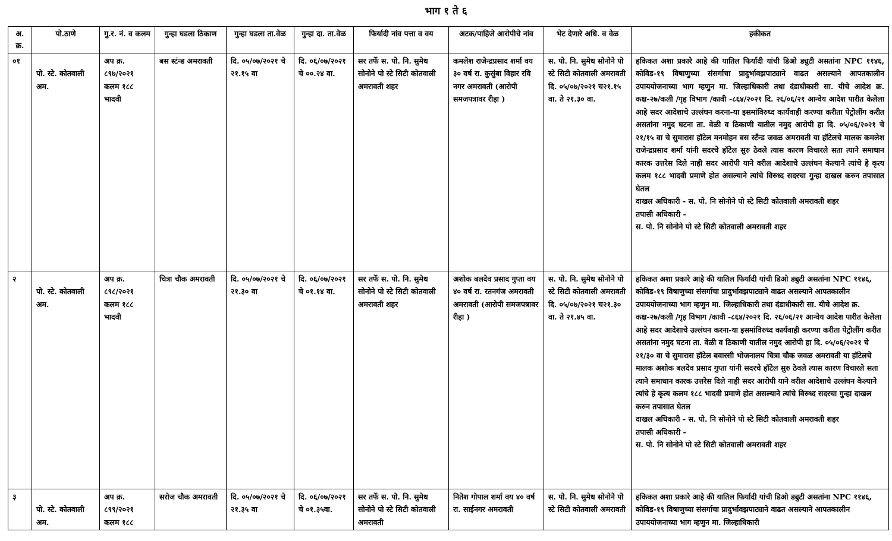भाग १ ते ६
| अ. क्र. | पो.ठाणे | गु.र. नं. व कलम | गुन्हा घडला ठिकाण | गुन्हा घडला ता.वेळ | गुन्हा दा. ता.वेळ | फिर्यादी नांव पत्ता व वय | अटक/पाहिजे आरोपीचे नांव | भेट देणारे अधि. व वेळ | हकीकत |
| --- | --- | --- | --- | --- | --- | --- | --- | --- | --- |
| ०१ | पो. स्टे. कोतवाली अम. | अप क्र. ८९७/२०२१ कलम १८८ भादवी | बस स्टंन्ड अमरावती | दि. ०५/०७/२०२१ चे २१.१५ वा | दि. ०६/०७/२०२१ चे ००.२४ वा. | सर तर्फे स. पो. नि. सुमेध सोनोने पो स्टे सिटी कोतवाली अमरावती शहर | कमलेश राजेन्द्रप्रसाद शर्मा वय ३० वर्ष रा. कुसुंबा विहार रवि नगर अमरावती (आरोपी समजपत्रावर रीहा ) | स. पो. नि. सुमेध सोनोने पो स्टे सिटी कोतवाली अमरावती दि. ०५/०७/२०२१ च२१.१५ वा. ते २१.३० वा. | हकिकत अशा प्रकारे आहे की यातिल फिर्यादी यांची डिओ ड्युटी असतांना NPC ११४६, कोविड-१९ विषाणुच्या संसर्गाचा प्रादुर्भावझपाट्याने वाढत असल्याने आपतकालीन उपाययोजनाच्या भाग म्हणुन मा. जिल्हाधिकारी तथा दंडाधीकारी सा. यीचे आदेश क्र. कक्ष-२७/कली /गृह विभाग /कावी -८६४/२०२१ दि. २६/०६/२१ आन्वेय आदेश पारीत केलेला आहे सदर आदेशाचे उल्लंघन करना-या इसमांविरुध्द कार्यवाही करण्या करीता पेट्रोलींग करीत असतांना नमुद घटना ता. वेळी व ठिकाणी यातील नमुद आरोपी हा दि. ०५/०६/२०२१ चे २१/१५ वा चे सुमारास हॉटेल मनमोहन बस स्टँन्ड जवळ अमरावती या हॉटेलचे मालक कमलेश राजेन्द्रप्रसाद शर्मा यांनी सदरचे हॉटेल सुरु ठेवले त्यास कारण विचारले सता त्याने समाधान कारक उत्तरेस दिले नाही सदर आरोपी याने वरील आदेशाचे उल्लंघन केल्याने त्यांचे हे कृत्य कलम १८८ भादवी प्रमाणे होत असल्याने त्यांचे विरुध्द सदरचा गुन्हा दाखल करुन तपासात घेतल दाखल अधिकारी - स. पो. नि सोनोने पो स्टे सिटी कोतवाली अमरावती शहर तपासी अधिकारी - स. पो. नि सोनोने पो स्टे सिटी कोतवाली अमरावती शहर |
| २ | पो. स्टे. कोतवाली अम. | अप क्र. ८९८/२०२१ कलम १८८ भादवी | चित्रा चौक अमरावती | दि. ०५/०७/२०२१ चे २१.३० वा | दि. ०६/०७/२०२१ चे ०१.१४ वा. | सर तर्फे स. पो. नि. सुमेध सोनोने पो स्टे सिटी कोतवाली अमरावती शहर | अशोक बलदेव प्रसाद गुप्ता वय ४० वर्ष रा. रतनगंज अमरावती अमरावती (आरोपी समजपत्रावर रीहा ) | स. पो. नि. सुमेध सोनोने पो स्टे सिटी कोतवाली अमरावती दि. ०५/०७/२०२१ च२१.३० वा. ते २१.४५ वा. | हकिकत अशा प्रकारे आहे की यातिल फिर्यादी यांची डिओ ड्युटी असतांना NPC ११४६, कोविड-१९ विषाणुच्या संसर्गाचा प्रादुर्भावझपाट्याने वाढत असल्याने आपतकालीन उपाययोजनाच्या भाग म्हणुन मा. जिल्हाधिकारी तथा दंडाधीकारी सा. यीचे आदेश क्र. कक्ष-२७/कली /गृह विभाग /कावी -८६४/२०२१ दि. २६/०६/२१ आन्वेय आदेश पारीत केलेला आहे सदर आदेशाचे उल्लंघन करना-या इसमांविरुध्द कार्यवाही करण्या करीता पेट्रोलींग करीत असतांना नमुद घटना ता. वेळी व ठिकाणी यातील नमुद आरोपी हा दि. ०५/०६/२०२१ चे २१/३० वा चे सुमारास हॉटेल बवारसी भोजनालय चित्रा चौक जवळ अमरावती या हॉटेलचे मालक अशोक बलदेव प्रसाद गुप्ता यांनी सदरचे हॉटेल सुरु ठेवले त्यास कारण विचारले सता त्याने समाधान कारक उत्तरेस दिले नाही सदर आरोपी याने वरील आदेशाचे उल्लंघन केल्याने त्यांचे हे कृत्य कलम १८८ भादवी प्रमाणे होत असल्याने त्यांचे विरुध्द सदरचा गुन्हा दाखल करुन तपासात घेतल दाखल अधिकारी - स. पो. नि सोनोने पो स्टे सिटी कोतवाली अमरावती शहर तपासी अधिकारी - स. पो. नि सोनोने पो स्टे सिटी कोतवाली अमरावती शहर |
| ३ | पो. स्टे. कोतवाली अम. | अप क्र. ८९९/२०२१ कलम १८८ | सरोज चौक अमरावती | दि. ०५/०७/२०२१ चे २१.३५ वा | दि. ०६/०७/२०२१ चे ०१.३५वा. | सर तर्फे स. पो. नि. सुमेध सोनोने पो स्टे सिटी कोतवाली अमरावती | नितेश गोपाल शर्मा वय ४० वर्ष रा. साईनगर अमरावती | स. पो. नि. सुमेध सोनोने पो स्टे सिटी कोतवाली अमरावती | हकिकत अशा प्रकारे आहे की यातिल फिर्यादी यांची डिओ ड्युटी असतांना NPC ११४६, कोविड-१९ विषाणुच्या संसर्गाचा प्रादुर्भावझपाट्याने वाढत असल्याने आपतकालीन उपाययोजनाच्या भाग म्हणुन मा. जिल्हाधिकारी |